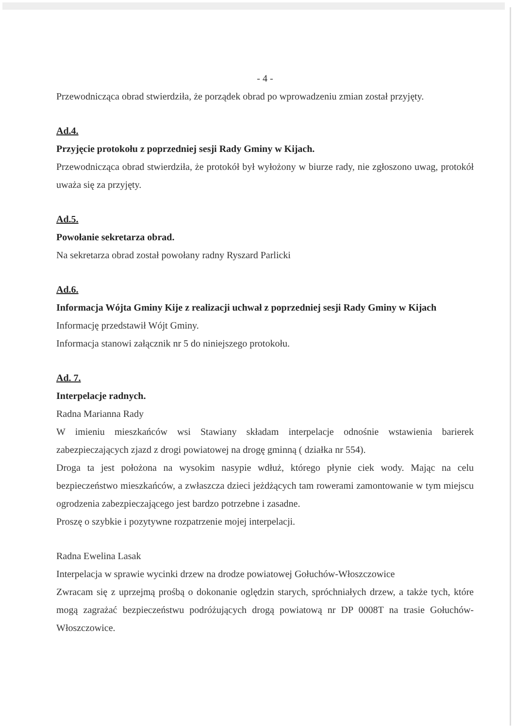- 4 -
Przewodnicząca obrad stwierdziła, że porządek obrad po wprowadzeniu zmian został przyjęty.
Ad.4.
Przyjęcie protokołu z poprzedniej sesji Rady Gminy w Kijach.
Przewodnicząca obrad stwierdziła, że protokół był wyłożony w biurze rady, nie zgłoszono uwag, protokół uważa się za przyjęty.
Ad.5.
Powołanie sekretarza obrad.
Na sekretarza obrad został powołany radny Ryszard Parlicki
Ad.6.
Informacja Wójta Gminy Kije z realizacji uchwał z poprzedniej sesji Rady Gminy w Kijach
Informację przedstawił Wójt Gminy.
Informacja stanowi załącznik nr 5 do niniejszego protokołu.
Ad. 7.
Interpelacje radnych.
Radna Marianna Rady
W imieniu mieszkańców wsi Stawiany składam interpelacje odnośnie wstawienia barierek zabezpieczających zjazd z drogi powiatowej na drogę gminną ( działka nr 554).
Droga ta jest położona na wysokim nasypie wdłuż, którego płynie ciek wody. Mając na celu bezpieczeństwo mieszkańców, a zwłaszcza dzieci jeżdżących tam rowerami zamontowanie w tym miejscu ogrodzenia zabezpieczającego jest bardzo potrzebne i zasadne.
Proszę o szybkie i pozytywne rozpatrzenie mojej interpelacji.
Radna Ewelina Lasak
Interpelacja w sprawie wycinki drzew na drodze powiatowej Gołuchów-Włoszczowice
Zwracam się z uprzejmą prośbą o dokonanie oględzin starych, spróchniałych drzew, a także tych, które mogą zagrażać bezpieczeństwu podróżujących drogą powiatową nr DP 0008T na trasie Gołuchów-Włoszczowice.